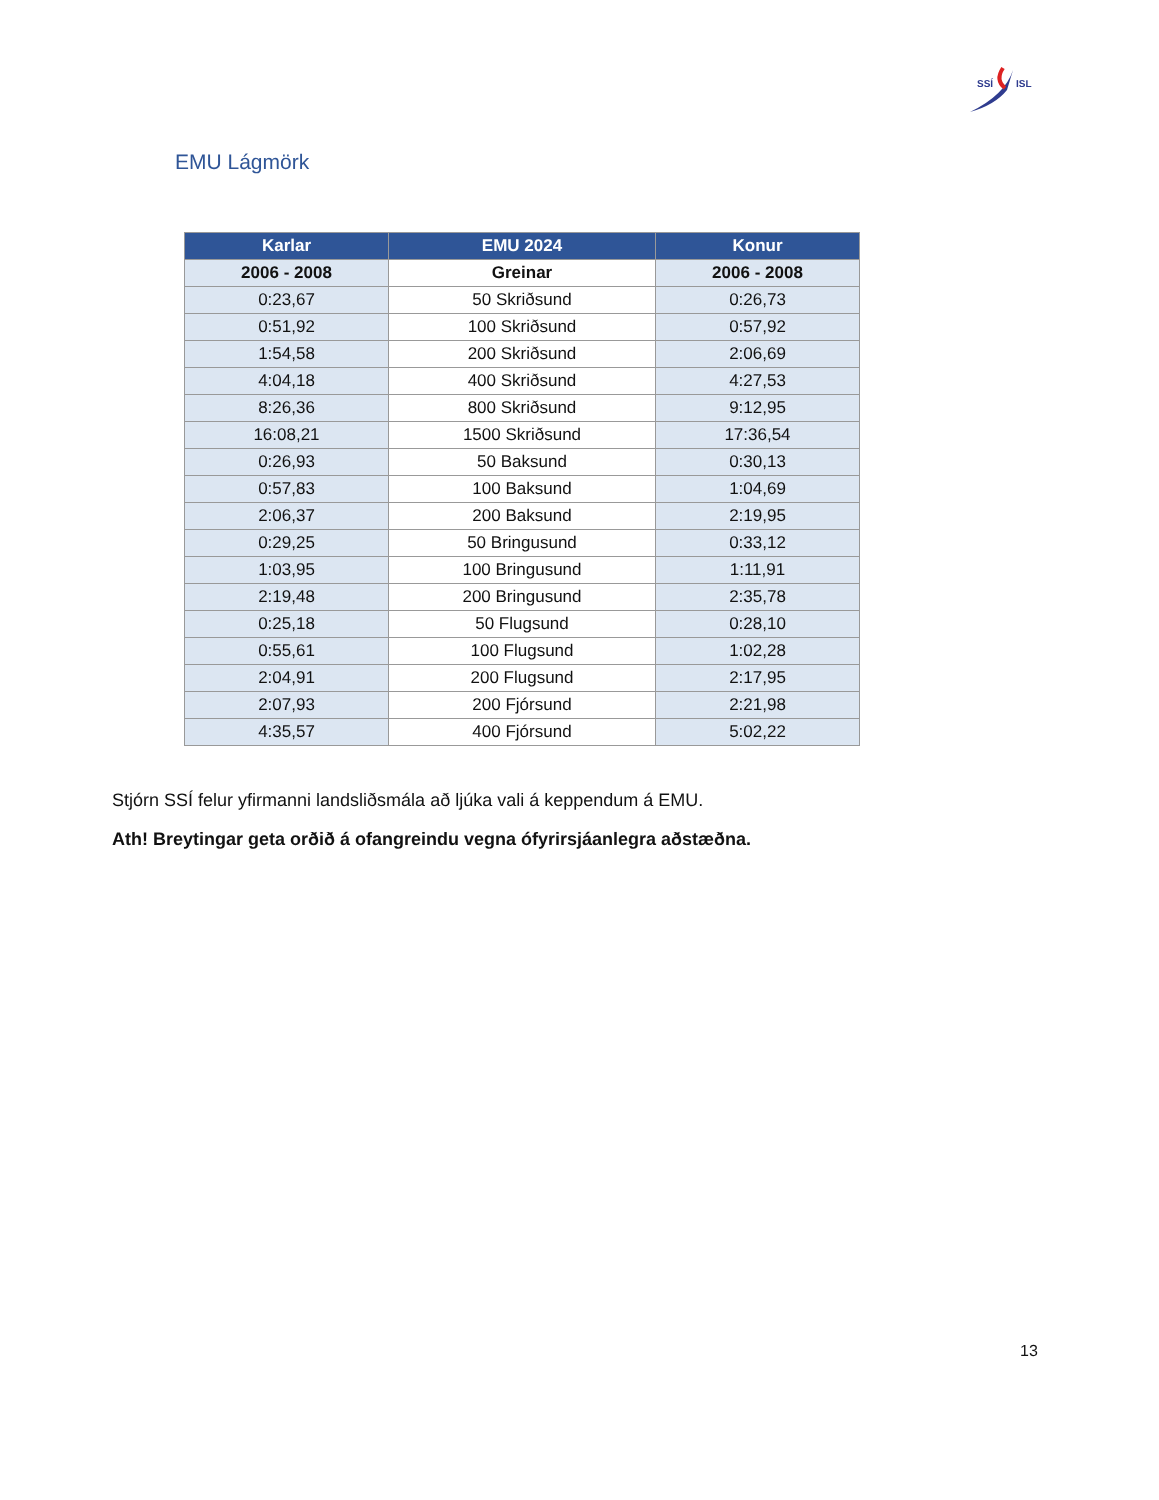SSÍ
ISL
EMU Lágmörk
| Karlar | EMU 2024 | Konur |
| --- | --- | --- |
| 2006 - 2008 | Greinar | 2006 - 2008 |
| 0:23,67 | 50 Skriðsund | 0:26,73 |
| 0:51,92 | 100 Skriðsund | 0:57,92 |
| 1:54,58 | 200 Skriðsund | 2:06,69 |
| 4:04,18 | 400 Skriðsund | 4:27,53 |
| 8:26,36 | 800 Skriðsund | 9:12,95 |
| 16:08,21 | 1500 Skriðsund | 17:36,54 |
| 0:26,93 | 50 Baksund | 0:30,13 |
| 0:57,83 | 100 Baksund | 1:04,69 |
| 2:06,37 | 200 Baksund | 2:19,95 |
| 0:29,25 | 50 Bringusund | 0:33,12 |
| 1:03,95 | 100 Bringusund | 1:11,91 |
| 2:19,48 | 200 Bringusund | 2:35,78 |
| 0:25,18 | 50 Flugsund | 0:28,10 |
| 0:55,61 | 100 Flugsund | 1:02,28 |
| 2:04,91 | 200 Flugsund | 2:17,95 |
| 2:07,93 | 200 Fjórsund | 2:21,98 |
| 4:35,57 | 400 Fjórsund | 5:02,22 |
Stjórn SSÍ felur yfirmanni landsliðsmála að ljúka vali á keppendum á EMU.
Ath! Breytingar geta orðið á ofangreindu vegna ófyrirsjáanlegra aðstæðna.
13